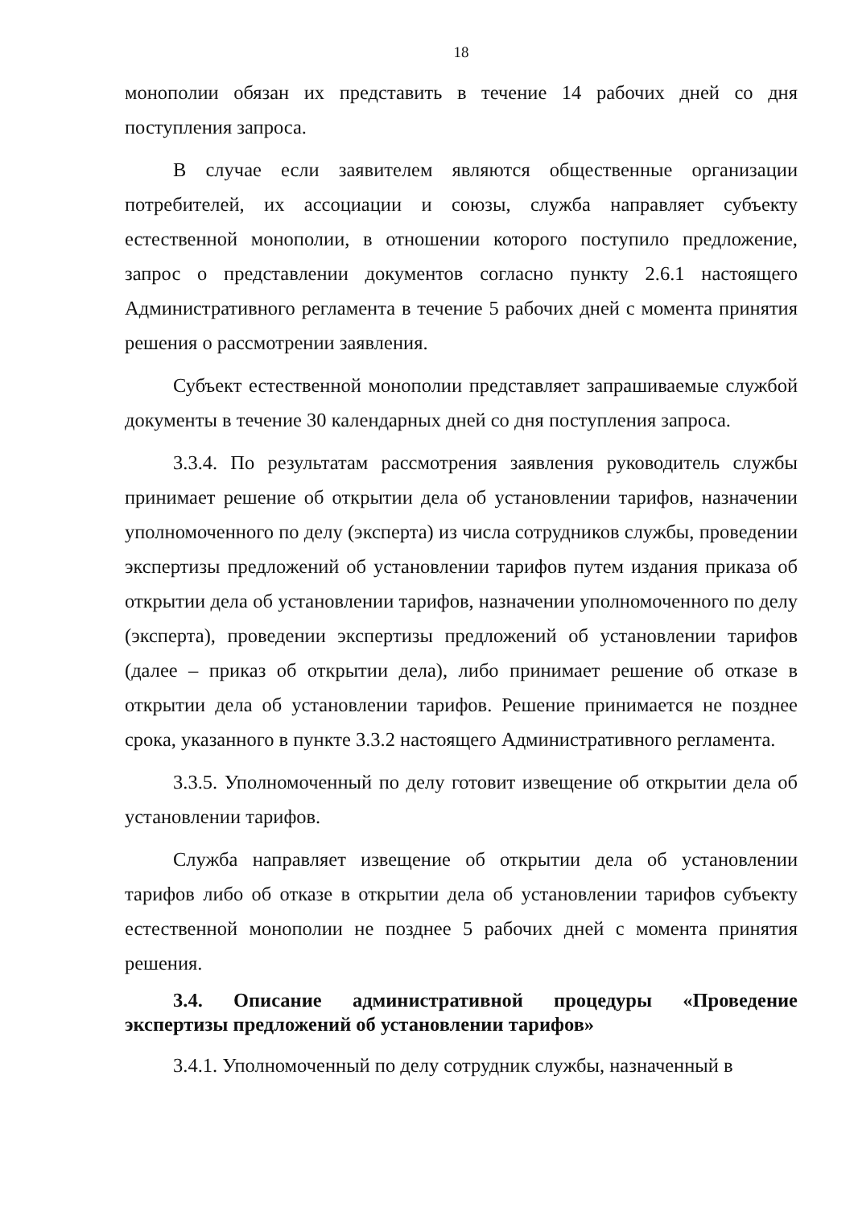18
монополии обязан их представить в течение 14 рабочих дней со дня поступления запроса.
В случае если заявителем являются общественные организации потребителей, их ассоциации и союзы, служба направляет субъекту естественной монополии, в отношении которого поступило предложение, запрос о представлении документов согласно пункту 2.6.1 настоящего Административного регламента в течение 5 рабочих дней с момента принятия решения о рассмотрении заявления.
Субъект естественной монополии представляет запрашиваемые службой документы в течение 30 календарных дней со дня поступления запроса.
3.3.4. По результатам рассмотрения заявления руководитель службы принимает решение об открытии дела об установлении тарифов, назначении уполномоченного по делу (эксперта) из числа сотрудников службы, проведении экспертизы предложений об установлении тарифов путем издания приказа об открытии дела об установлении тарифов, назначении уполномоченного по делу (эксперта), проведении экспертизы предложений об установлении тарифов (далее – приказ об открытии дела), либо принимает решение об отказе в открытии дела об установлении тарифов. Решение принимается не позднее срока, указанного в пункте 3.3.2 настоящего Административного регламента.
3.3.5. Уполномоченный по делу готовит извещение об открытии дела об установлении тарифов.
Служба направляет извещение об открытии дела об установлении тарифов либо об отказе в открытии дела об установлении тарифов субъекту естественной монополии не позднее 5 рабочих дней с момента принятия решения.
3.4. Описание административной процедуры «Проведение экспертизы предложений об установлении тарифов»
3.4.1. Уполномоченный по делу сотрудник службы, назначенный в